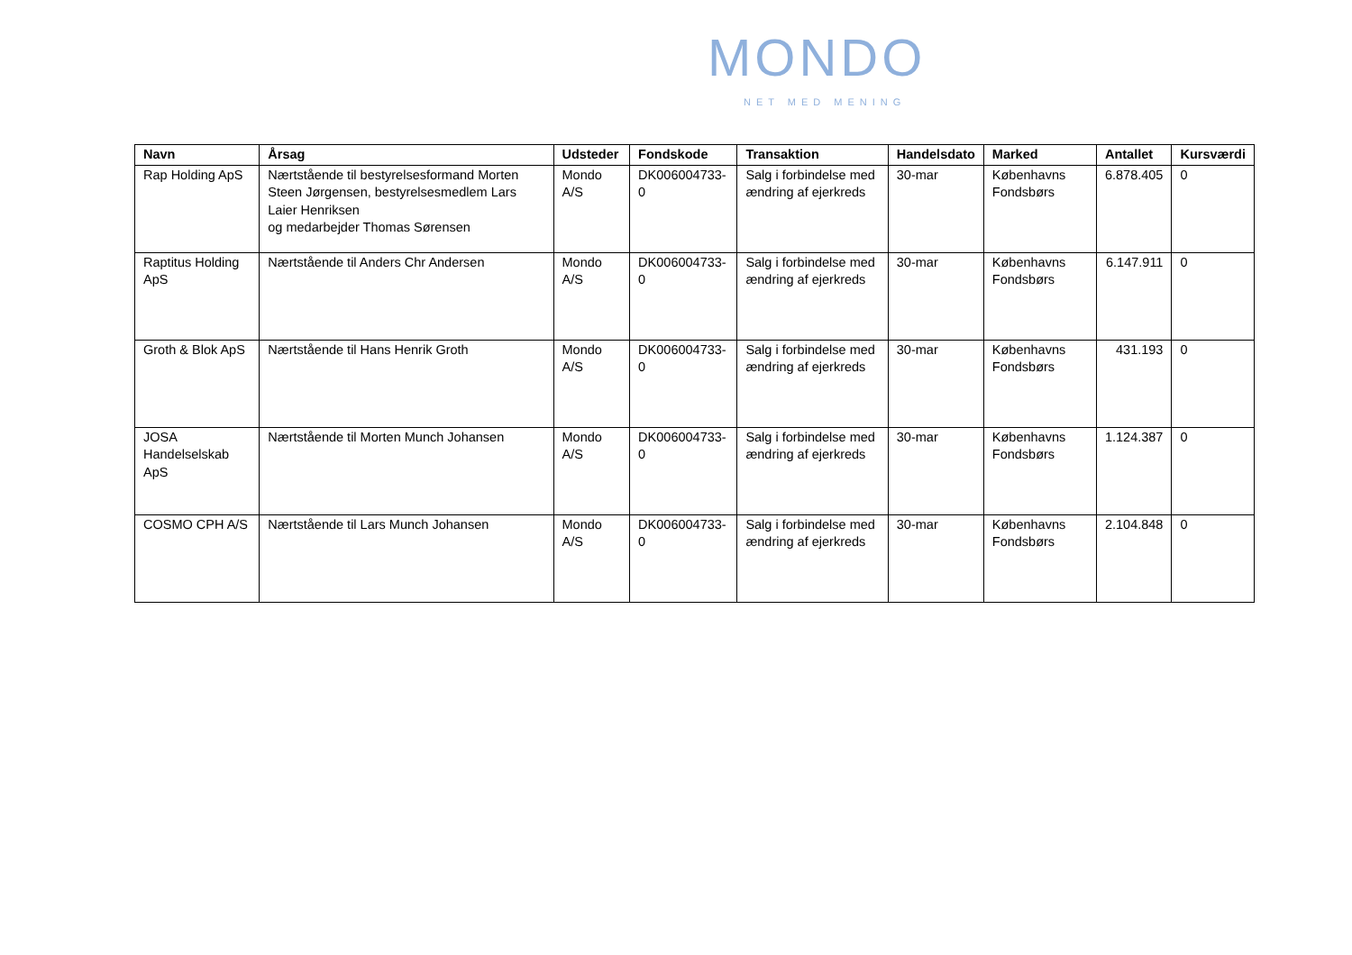MONDO
NET MED MENING
| Navn | Årsag | Udsteder | Fondskode | Transaktion | Handelsdato | Marked | Antallet | Kursværdi |
| --- | --- | --- | --- | --- | --- | --- | --- | --- |
| Rap Holding ApS | Nærtstående til bestyrelsesformand Morten Steen Jørgensen, bestyrelsesmedlem Lars Laier Henriksen og medarbejder Thomas Sørensen | Mondo A/S | DK006004733-0 | Salg i forbindelse med ændring af ejerkreds | 30-mar | Københavns Fondsbørs | 6.878.405 | 0 |
| Raptitus Holding ApS | Nærtstående til Anders Chr Andersen | Mondo A/S | DK006004733-0 | Salg i forbindelse med ændring af ejerkreds | 30-mar | Københavns Fondsbørs | 6.147.911 | 0 |
| Groth & Blok ApS | Nærtstående til Hans Henrik Groth | Mondo A/S | DK006004733-0 | Salg i forbindelse med ændring af ejerkreds | 30-mar | Københavns Fondsbørs | 431.193 | 0 |
| JOSA Handelselskab ApS | Nærtstående til Morten Munch Johansen | Mondo A/S | DK006004733-0 | Salg i forbindelse med ændring af ejerkreds | 30-mar | Københavns Fondsbørs | 1.124.387 | 0 |
| COSMO CPH A/S | Nærtstående til Lars Munch Johansen | Mondo A/S | DK006004733-0 | Salg i forbindelse med ændring af ejerkreds | 30-mar | Københavns Fondsbørs | 2.104.848 | 0 |